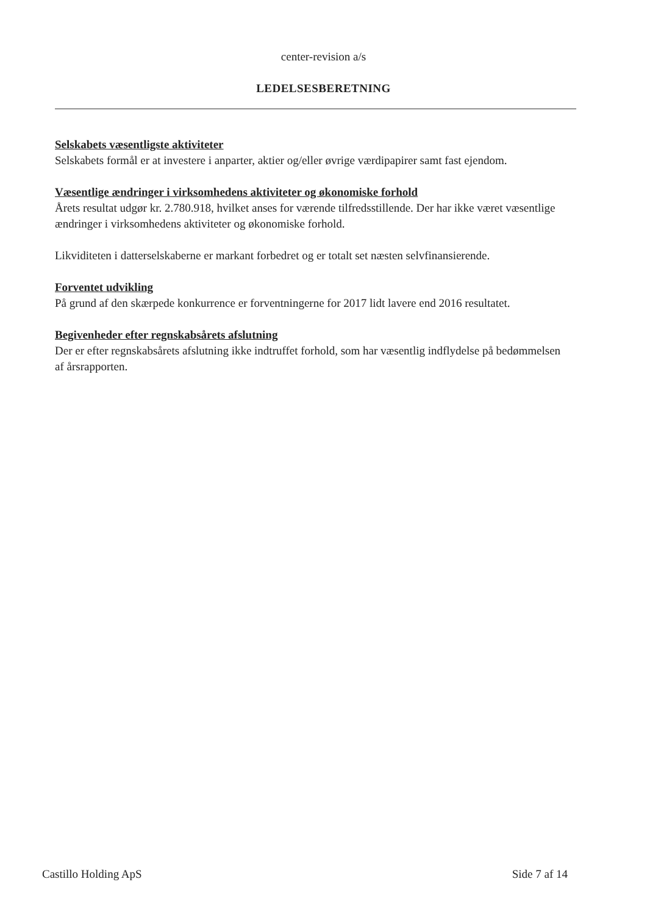center-revision a/s
LEDELSESBERETNING
Selskabets væsentligste aktiviteter
Selskabets formål er at investere i anparter, aktier og/eller øvrige værdipapirer samt fast ejendom.
Væsentlige ændringer i virksomhedens aktiviteter og økonomiske forhold
Årets resultat udgør kr. 2.780.918, hvilket anses for værende tilfredsstillende. Der har ikke været væsentlige ændringer i virksomhedens aktiviteter og økonomiske forhold.
Likviditeten i datterselskaberne er markant forbedret og er totalt set næsten selvfinansierende.
Forventet udvikling
På grund af den skærpede konkurrence er forventningerne for 2017 lidt lavere end 2016 resultatet.
Begivenheder efter regnskabsårets afslutning
Der er efter regnskabsårets afslutning ikke indtruffet forhold, som har væsentlig indflydelse på bedømmelsen af årsrapporten.
Castillo Holding ApS Side 7 af 14